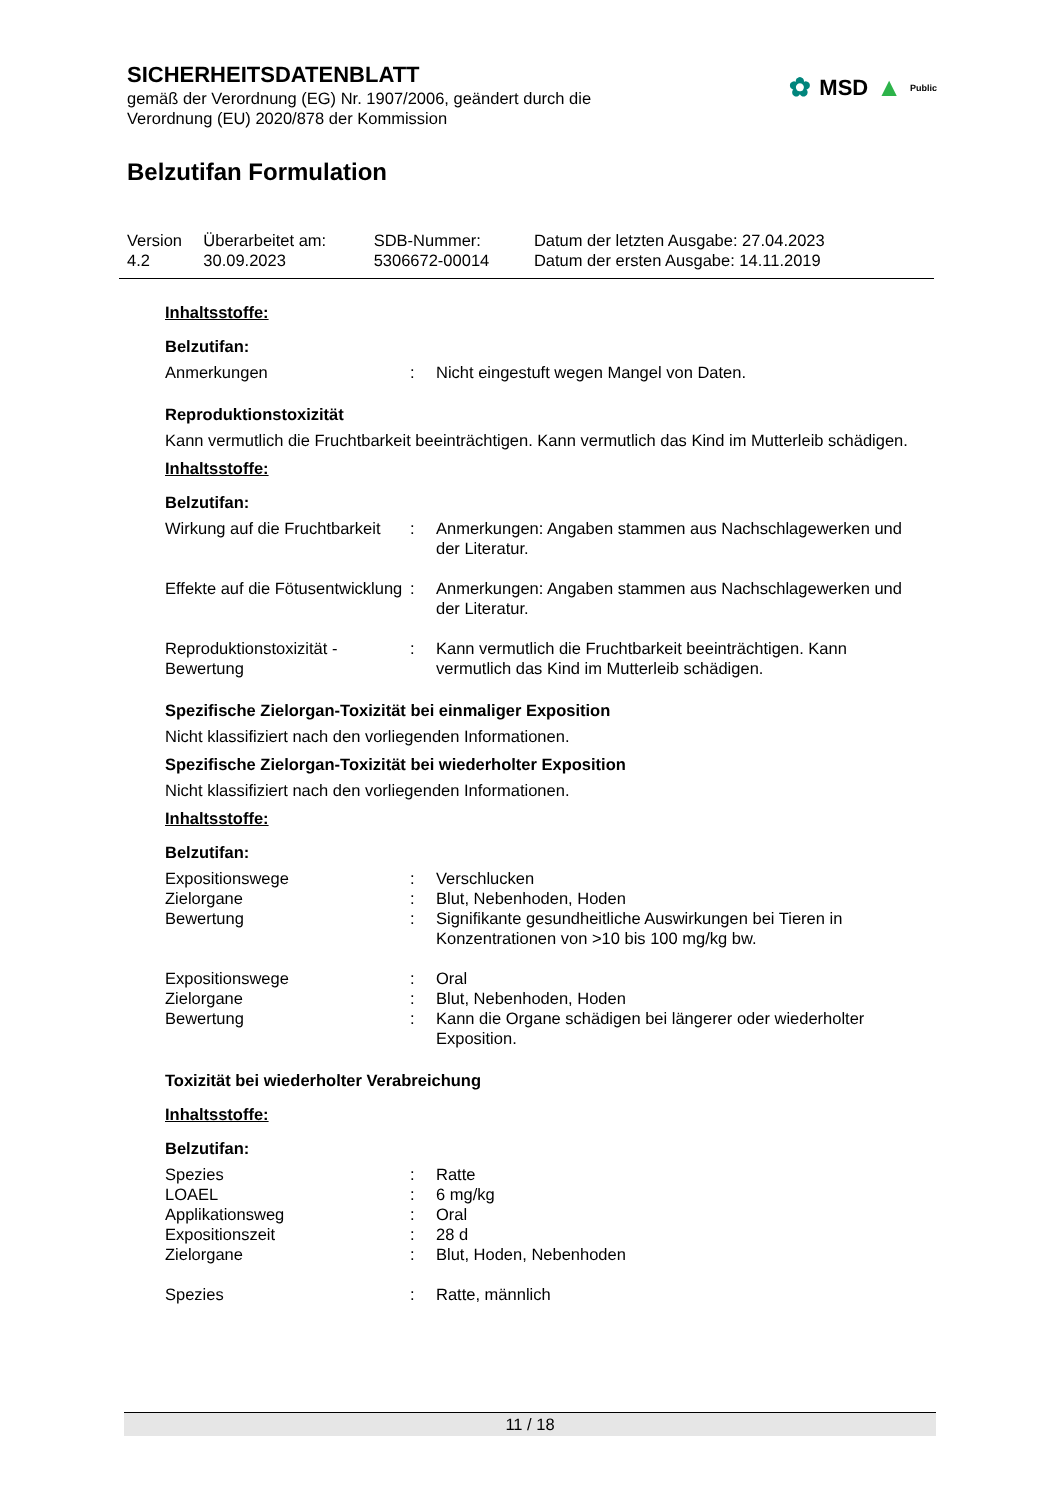SICHERHEITSDATENBLATT
gemäß der Verordnung (EG) Nr. 1907/2006, geändert durch die
Verordnung (EU) 2020/878 der Kommission
✿ MSD ▲ Public
Belzutifan Formulation
| Version 4.2 | Überarbeitet am: 30.09.2023 | SDB-Nummer: 5306672-00014 | Datum der letzten Ausgabe: 27.04.2023 Datum der ersten Ausgabe: 14.11.2019 |
Inhaltsstoffe:
Belzutifan:
| Anmerkungen | : | Nicht eingestuft wegen Mangel von Daten. |
Reproduktionstoxizität
Kann vermutlich die Fruchtbarkeit beeinträchtigen. Kann vermutlich das Kind im Mutterleib schädigen.
Inhaltsstoffe:
Belzutifan:
| Wirkung auf die Fruchtbarkeit | : | Anmerkungen: Angaben stammen aus Nachschlagewerken und der Literatur. |
| Effekte auf die Fötusentwicklung | : | Anmerkungen: Angaben stammen aus Nachschlagewerken und der Literatur. |
| Reproduktionstoxizität - Bewertung | : | Kann vermutlich die Fruchtbarkeit beeinträchtigen. Kann vermutlich das Kind im Mutterleib schädigen. |
Spezifische Zielorgan-Toxizität bei einmaliger Exposition
Nicht klassifiziert nach den vorliegenden Informationen.
Spezifische Zielorgan-Toxizität bei wiederholter Exposition
Nicht klassifiziert nach den vorliegenden Informationen.
Inhaltsstoffe:
Belzutifan:
| Expositionswege | : | Verschlucken |
| Zielorgane | : | Blut, Nebenhoden, Hoden |
| Bewertung | : | Signifikante gesundheitliche Auswirkungen bei Tieren in Konzentrationen von >10 bis 100 mg/kg bw. |
| Expositionswege | : | Oral |
| Zielorgane | : | Blut, Nebenhoden, Hoden |
| Bewertung | : | Kann die Organe schädigen bei längerer oder wiederholter Exposition. |
Toxizität bei wiederholter Verabreichung
Inhaltsstoffe:
Belzutifan:
| Spezies | : | Ratte |
| LOAEL | : | 6 mg/kg |
| Applikationsweg | : | Oral |
| Expositionszeit | : | 28 d |
| Zielorgane | : | Blut, Hoden, Nebenhoden |
| Spezies | : | Ratte, männlich |
11 / 18